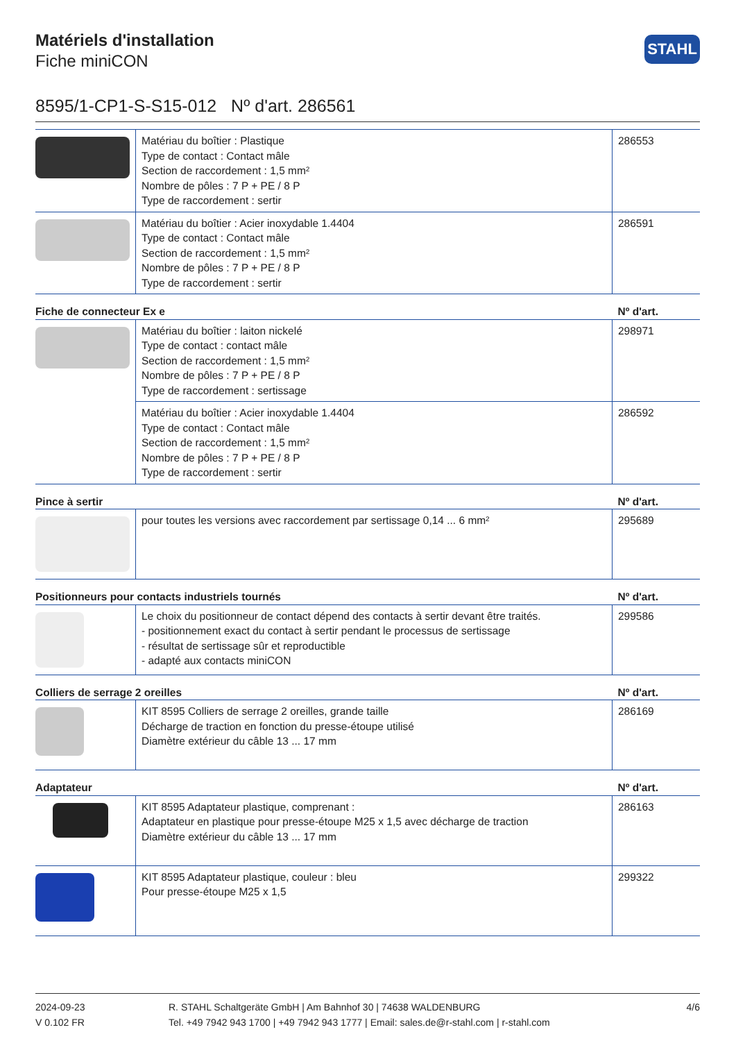STAHL
Matériels d'installation
Fiche miniCON
8595/1-CP1-S-S15-012 Nº d'art. 286561
| | Matériau du boîtier : Plastique Type de contact : Contact mâle Section de raccordement : 1,5 mm² Nombre de pôles : 7 P + PE / 8 P Type de raccordement : sertir | 286553 |
| | Matériau du boîtier : Acier inoxydable 1.4404 Type de contact : Contact mâle Section de raccordement : 1,5 mm² Nombre de pôles : 7 P + PE / 8 P Type de raccordement : sertir | 286591 |
| Fiche de connecteur Ex e | | Nº d'art. |
| | Matériau du boîtier : laiton nickelé Type de contact : contact mâle Section de raccordement : 1,5 mm² Nombre de pôles : 7 P + PE / 8 P Type de raccordement : sertissage | 298971 |
| | Matériau du boîtier : Acier inoxydable 1.4404 Type de contact : Contact mâle Section de raccordement : 1,5 mm² Nombre de pôles : 7 P + PE / 8 P Type de raccordement : sertir | 286592 |
| Pince à sertir | | Nº d'art. |
| | pour toutes les versions avec raccordement par sertissage 0,14 ... 6 mm² | 295689 |
| Positionneurs pour contacts industriels tournés | | Nº d'art. |
| | Le choix du positionneur de contact dépend des contacts à sertir devant être traités. - positionnement exact du contact à sertir pendant le processus de sertissage - résultat de sertissage sûr et reproductible - adapté aux contacts miniCON | 299586 |
| Colliers de serrage 2 oreilles | | Nº d'art. |
| | KIT 8595 Colliers de serrage 2 oreilles, grande taille Décharge de traction en fonction du presse-étoupe utilisé Diamètre extérieur du câble 13 ... 17 mm | 286169 |
| Adaptateur | | Nº d'art. |
| | KIT 8595 Adaptateur plastique, comprenant : Adaptateur en plastique pour presse-étoupe M25 x 1,5 avec décharge de traction Diamètre extérieur du câble 13 ... 17 mm | 286163 |
| | KIT 8595 Adaptateur plastique, couleur : bleu Pour presse-étoupe M25 x 1,5 | 299322 |
2024-09-23
V 0.102 FR
R. STAHL Schaltgeräte GmbH | Am Bahnhof 30 | 74638 WALDENBURG
Tel. +49 7942 943 1700 | +49 7942 943 1777 | Email: sales.de@r-stahl.com | r-stahl.com
4/6